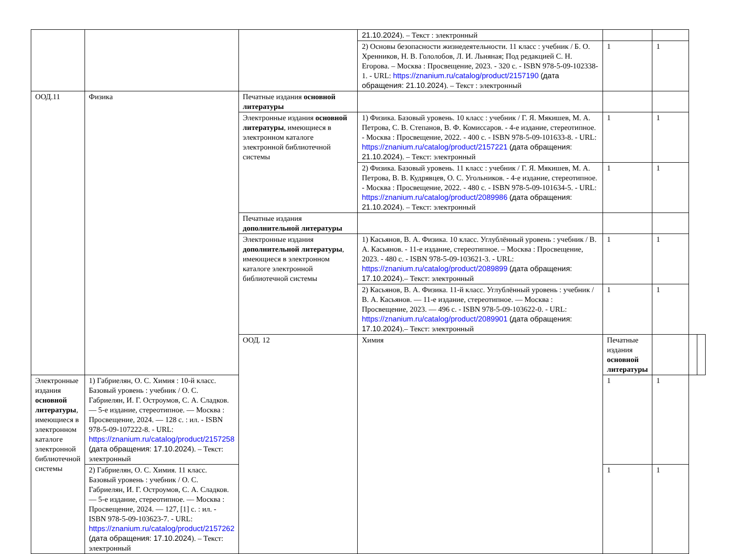| | | | 21.10.2024 ). – Текст : электронный | | | | |
| | | | 2) Основы безопасности жизнедеятельности. 11 класс : учебник / Б. О. Хренников, Н. В. Гололобов, Л. И. Льняная; Под редакцией С. Н. Егорова. – Москва : Просвещение, 2023. - 320 с. - ISBN 978-5-09-102338-1. - URL: https://znanium.ru/catalog/product/2157190 (дата обращения: 21.10.2024 ). – Текст : электронный | 1 | 1 | | |
| ООД.11 | Физика | Печатные издания основной литературы | | | | | |
| | | Электронные издания основной литературы , имеющиеся в электронном каталоге электронной библиотечной системы | 1) Физика. Базовый уровень. 10 класс : учебник / Г. Я. Мякишев, М. А. Петрова, С. В. Степанов, В. Ф. Комиссаров. - 4-е издание, стереотипное. - Москва : Просвещение, 2022. - 400 с. - ISBN 978-5-09-101633-8. - URL: https://znanium.ru/catalog/product/2157221 (дата обращения: 21.10.2024 ). – Текст: электронный | 1 | 1 | | |
| | | | 2) Физика. Базовый уровень. 11 класс : учебник / Г. Я. Мякишев, М. А. Петрова, В. В. Кудрявцев, О. С. Угольников. - 4-е издание, стереотипное. - Москва : Просвещение, 2022. - 480 с. - ISBN 978-5-09-101634-5. - URL: https://znanium.ru/catalog/product/2089986 (дата обращения: 21.10.2024 ). – Текст: электронный | 1 | 1 | | |
| | | Печатные издания дополнительной литературы | | | | | |
| | | Электронные издания дополнительной литературы , имеющиеся в электронном каталоге электронной библиотечной системы | 1) Касьянов, В. А. Физика. 10 класс. Углублённый уровень : учебник / В. А. Касьянов. - 11-е издание, стереотипное. – Москва : Просвещение, 2023. - 480 с. - ISBN 978-5-09-103621-3. - URL: https://znanium.ru/catalog/product/2089899 (дата обращения: 17.10.2024 ).– Текст: электронный | 1 | 1 | | |
| | | | 2) Касьянов, В. А. Физика. 11-й класс. Углублённый уровень : учебник / В. А. Касьянов. — 11-е издание, стереотипное. — Москва : Просвещение, 2023. — 496 с. - ISBN 978-5-09-103622-0. - URL: https://znanium.ru/catalog/product/2089901 (дата обращения: 17.10.2024 ).– Текст: электронный | 1 | 1 | | |
| | | ООД. 12 | Химия | Печатные издания основной литературы | | | |
| Электронные издания основной литературы , имеющиеся в электронном каталоге электронной библиотечной системы | 1) Габриелян, О. С. Химия : 10-й класс. Базовый уровень : учебник / О. С. Габриелян, И. Г. Остроумов, С. А. Сладков. — 5-е издание, стереотипное. — Москва : Просвещение, 2024. — 128 с. : ил. - ISBN 978-5-09-107222-8. - URL: https://znanium.ru/catalog/product/2157258 (дата обращения: 17.10.2024 ). – Текст: электронный | | | 1 | 1 | | |
| | 2) Габриелян, О. С. Химия. 11 класс. Базовый уровень : учебник / О. С. Габриелян, И. Г. Остроумов, С. А. Сладков. — 5-е издание, стереотипное. — Москва : Просвещение, 2024. — 127, [1] с. : ил. - ISBN 978-5-09-103623-7. - URL: https://znanium.ru/catalog/product/2157262 (дата обращения: 17.10.2024 ). – Текст: электронный | | | 1 | 1 | | |